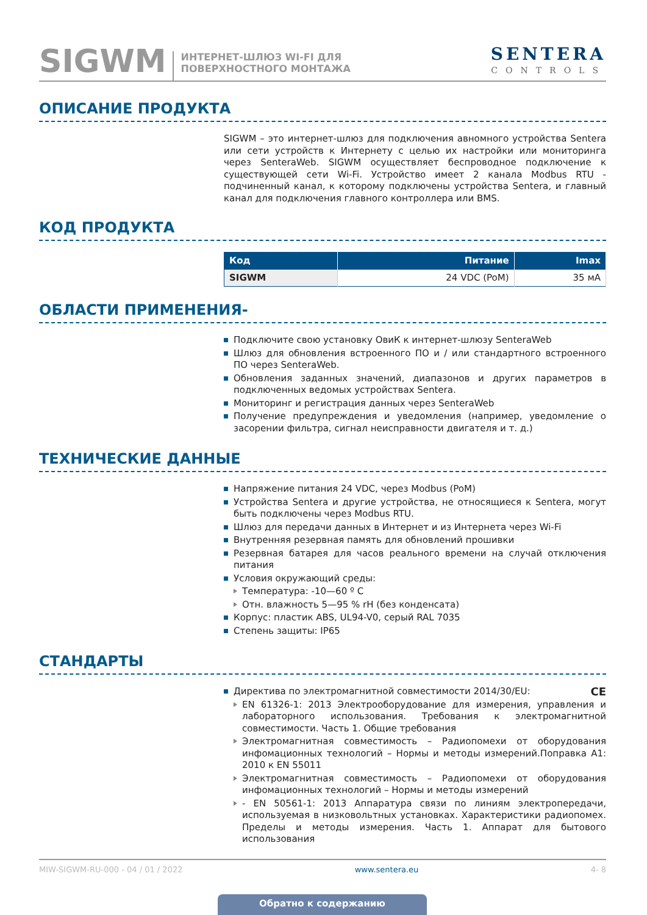SIGWM
ИНТЕРНЕТ-ШЛЮЗ WI-FI ДЛЯ
ПОВЕРХНОСТНОГО МОНТАЖА
SENTERA
CONTROLS
ОПИСАНИЕ ПРОДУКТА
SIGWM – это интернет-шлюз для подключения авномного устройства Sentera или сети устройств к Интернету с целью их настройки или мониторинга через SenteraWeb. SIGWM осуществляет беспроводное подключение к существующей сети Wi-Fi. Устройство имеет 2 канала Modbus RTU - подчиненный канал, к которому подключены устройства Sentera, и главный канал для подключения главного контроллера или BMS.
КОД ПРОДУКТА
| Код | Питание | Imax |
| --- | --- | --- |
| SIGWM | 24 VDC (PoM) | 35 мА |
ОБЛАСТИ ПРИМЕНЕНИЯ-
Подключите свою установку ОвиК к интернет-шлюзу SenteraWeb
Шлюз для обновления встроенного ПО и / или стандартного встроенного ПО через SenteraWeb.
Обновления заданных значений, диапазонов и других параметров в подключенных ведомых устройствах Sentera.
Мониторинг и регистрация данных через SenteraWeb
Получение предупреждения и уведомления (например, уведомление о засорении фильтра, сигнал неисправности двигателя и т. д.)
ТЕХНИЧЕСКИЕ ДАННЫЕ
Напряжение питания 24 VDC, через Modbus (PoM)
Устройства Sentera и другие устройства, не относящиеся к Sentera, могут быть подключены через Modbus RTU.
Шлюз для передачи данных в Интернет и из Интернета через Wi-Fi
Внутренняя резервная память для обновлений прошивки
Резервная батарея для часов реального времени на случай отключения питания
Условия окружающий среды:
Температура: -10—60 º C
Отн. влажность 5—95 % rH (без конденсата)
Корпус: пластик ABS, UL94-V0, серый RAL 7035
Степень защиты: IP65
СТАНДАРТЫ
Директива по электромагнитной совместимости 2014/30/EU: CE
EN 61326-1: 2013 Электрооборудование для измерения, управления и лабораторного использования. Требования к электромагнитной совместимости. Часть 1. Общие требования
Электромагнитная совместимость – Радиопомехи от оборудования инфомационных технологий – Нормы и методы измерений.Поправка A1: 2010 к EN 55011
Электромагнитная совместимость – Радиопомехи от оборудования инфомационных технологий – Нормы и методы измерений
- EN 50561-1: 2013 Аппаратура связи по линиям электропередачи, используемая в низковольтных установках. Характеристики радиопомех. Пределы и методы измерения. Часть 1. Аппарат для бытового использования
MIW-SIGWM-RU-000 - 04 / 01 / 2022 www.sentera.eu 4- 8
Обратно к содержанию